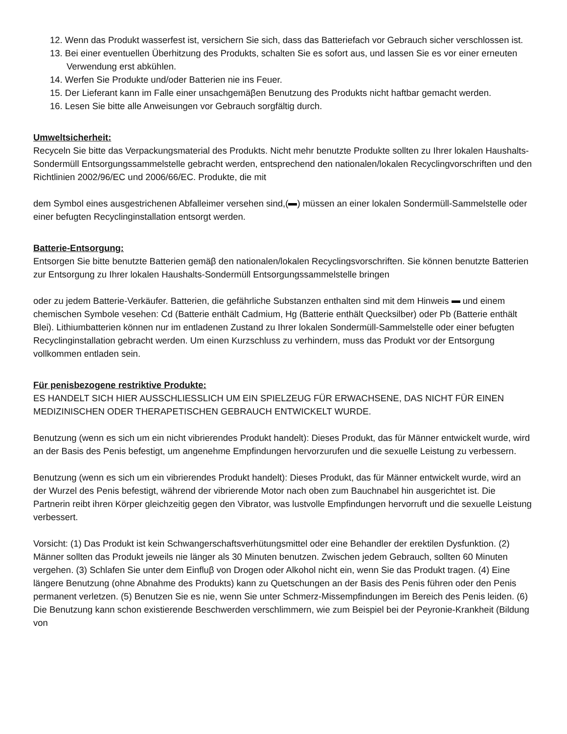12. Wenn das Produkt wasserfest ist, versichern Sie sich, dass das Batteriefach vor Gebrauch sicher verschlossen ist.
13. Bei einer eventuellen Überhitzung des Produkts, schalten Sie es sofort aus, und lassen Sie es vor einer erneuten Verwendung erst abkühlen.
14. Werfen Sie Produkte und/oder Batterien nie ins Feuer.
15. Der Lieferant kann im Falle einer unsachgemäβen Benutzung des Produkts nicht haftbar gemacht werden.
16. Lesen Sie bitte alle Anweisungen vor Gebrauch sorgfältig durch.
Umweltsicherheit:
Recyceln Sie bitte das Verpackungsmaterial des Produkts. Nicht mehr benutzte Produkte sollten zu Ihrer lokalen Haushalts-Sondermüll Entsorgungssammelstelle gebracht werden, entsprechend den nationalen/lokalen Recyclingvorschriften und den Richtlinien 2002/96/EC und 2006/66/EC. Produkte, die mit
dem Symbol eines ausgestrichenen Abfalleimer versehen sind,( ) müssen an einer lokalen Sondermüll-Sammelstelle oder einer befugten Recyclinginstallation entsorgt werden.
Batterie-Entsorgung:
Entsorgen Sie bitte benutzte Batterien gemäβ den nationalen/lokalen Recyclingsvorschriften. Sie können benutzte Batterien zur Entsorgung zu Ihrer lokalen Haushalts-Sondermüll Entsorgungssammelstelle bringen
oder zu jedem Batterie-Verkäufer. Batterien, die gefährliche Substanzen enthalten sind mit dem Hinweis und einem chemischen Symbole vesehen: Cd (Batterie enthält Cadmium, Hg (Batterie enthält Quecksilber) oder Pb (Batterie enthält Blei). Lithiumbatterien können nur im entladenen Zustand zu Ihrer lokalen Sondermüll-Sammelstelle oder einer befugten Recyclinginstallation gebracht werden. Um einen Kurzschluss zu verhindern, muss das Produkt vor der Entsorgung vollkommen entladen sein.
Für penisbezogene restriktive Produkte:
ES HANDELT SICH HIER AUSSCHLIESSLICH UM EIN SPIELZEUG FÜR ERWACHSENE, DAS NICHT FÜR EINEN MEDIZINISCHEN ODER THERAPETISCHEN GEBRAUCH ENTWICKELT WURDE.
Benutzung (wenn es sich um ein nicht vibrierendes Produkt handelt): Dieses Produkt, das für Männer entwickelt wurde, wird an der Basis des Penis befestigt, um angenehme Empfindungen hervorzurufen und die sexuelle Leistung zu verbessern.
Benutzung (wenn es sich um ein vibrierendes Produkt handelt): Dieses Produkt, das für Männer entwickelt wurde, wird an der Wurzel des Penis befestigt, während der vibrierende Motor nach oben zum Bauchnabel hin ausgerichtet ist. Die Partnerin reibt ihren Körper gleichzeitig gegen den Vibrator, was lustvolle Empfindungen hervorruft und die sexuelle Leistung verbessert.
Vorsicht: (1) Das Produkt ist kein Schwangerschaftsverhütungsmittel oder eine Behandler der erektilen Dysfunktion. (2) Männer sollten das Produkt jeweils nie länger als 30 Minuten benutzen. Zwischen jedem Gebrauch, sollten 60 Minuten vergehen. (3) Schlafen Sie unter dem Einfluβ von Drogen oder Alkohol nicht ein, wenn Sie das Produkt tragen. (4) Eine längere Benutzung (ohne Abnahme des Produkts) kann zu Quetschungen an der Basis des Penis führen oder den Penis permanent verletzen. (5) Benutzen Sie es nie, wenn Sie unter Schmerz-Missempfindungen im Bereich des Penis leiden. (6) Die Benutzung kann schon existierende Beschwerden verschlimmern, wie zum Beispiel bei der Peyronie-Krankheit (Bildung von